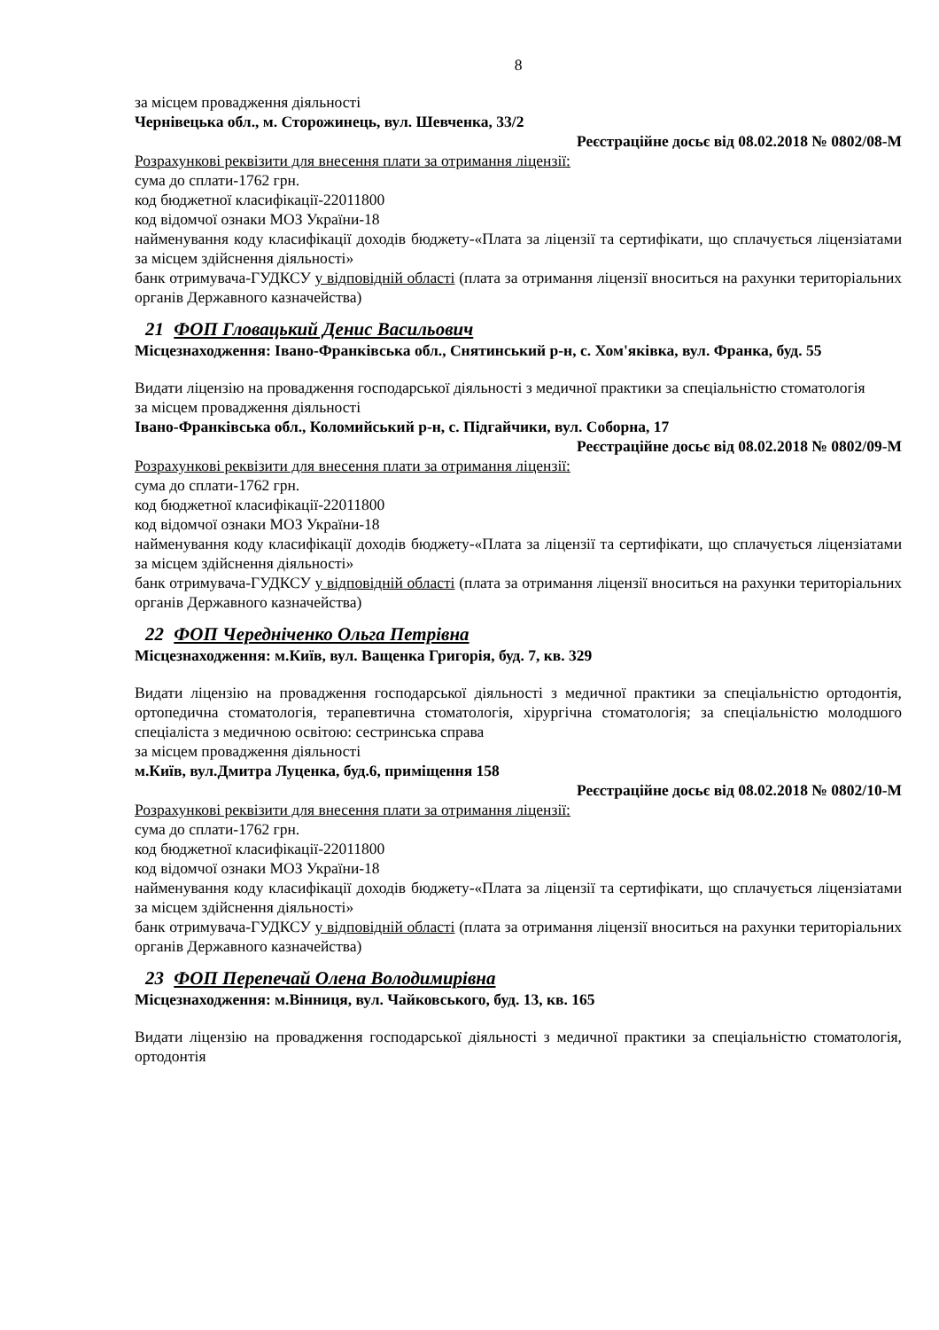8
за місцем провадження діяльності
Чернівецька обл., м. Сторожинець, вул. Шевченка, 33/2
Реєстраційне досьє від 08.02.2018 № 0802/08-М
Розрахункові реквізити для внесення плати за отримання ліцензії:
сума до сплати-1762 грн.
код бюджетної класифікації-22011800
код відомчої ознаки МОЗ України-18
найменування коду класифікації доходів бюджету-«Плата за ліцензії та сертифікати, що сплачується ліцензіатами за місцем здійснення діяльності»
банк отримувача-ГУДКСУ у відповідній області (плата за отримання ліцензії вноситься на рахунки територіальних органів Державного казначейства)
21 ФОП Гловацький Денис Васильович
Місцезнаходження: Івано-Франківська обл., Снятинський р-н, с. Хом'яківка, вул. Франка, буд. 55
Видати ліцензію на провадження господарської діяльності з медичної практики за спеціальністю стоматологія
за місцем провадження діяльності
Івано-Франківська обл., Коломийський р-н, с. Підгайчики, вул. Соборна, 17
Реєстраційне досьє від 08.02.2018 № 0802/09-М
Розрахункові реквізити для внесення плати за отримання ліцензії:
сума до сплати-1762 грн.
код бюджетної класифікації-22011800
код відомчої ознаки МОЗ України-18
найменування коду класифікації доходів бюджету-«Плата за ліцензії та сертифікати, що сплачується ліцензіатами за місцем здійснення діяльності»
банк отримувача-ГУДКСУ у відповідній області (плата за отримання ліцензії вноситься на рахунки територіальних органів Державного казначейства)
22 ФОП Чередніченко Ольга Петрівна
Місцезнаходження: м.Київ, вул. Ващенка Григорія, буд. 7, кв. 329
Видати ліцензію на провадження господарської діяльності з медичної практики за спеціальністю ортодонтія, ортопедична стоматологія, терапевтична стоматологія, хірургічна стоматологія; за спеціальністю молодшого спеціаліста з медичною освітою: сестринська справа
за місцем провадження діяльності
м.Київ, вул.Дмитра Луценка, буд.6, приміщення 158
Реєстраційне досьє від 08.02.2018 № 0802/10-М
Розрахункові реквізити для внесення плати за отримання ліцензії:
сума до сплати-1762 грн.
код бюджетної класифікації-22011800
код відомчої ознаки МОЗ України-18
найменування коду класифікації доходів бюджету-«Плата за ліцензії та сертифікати, що сплачується ліцензіатами за місцем здійснення діяльності»
банк отримувача-ГУДКСУ у відповідній області (плата за отримання ліцензії вноситься на рахунки територіальних органів Державного казначейства)
23 ФОП Перепечай Олена Володимирівна
Місцезнаходження: м.Вінниця, вул. Чайковського, буд. 13, кв. 165
Видати ліцензію на провадження господарської діяльності з медичної практики за спеціальністю стоматологія, ортодонтія